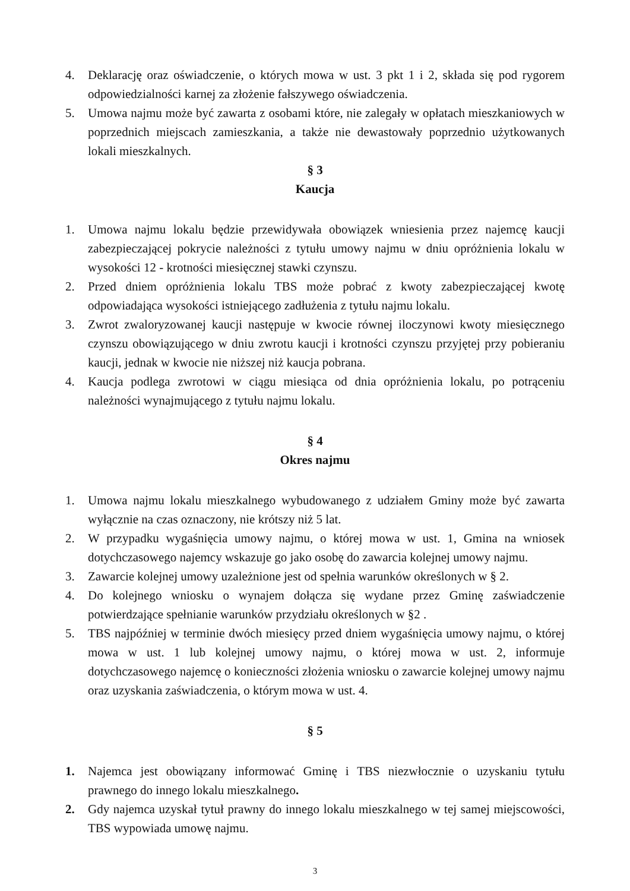4. Deklarację oraz oświadczenie, o których mowa w ust. 3 pkt 1 i 2, składa się pod rygorem odpowiedzialności karnej za złożenie fałszywego oświadczenia.
5. Umowa najmu może być zawarta z osobami które, nie zalegały w opłatach mieszkaniowych w poprzednich miejscach zamieszkania, a także nie dewastowały poprzednio użytkowanych lokali mieszkalnych.
§ 3
Kaucja
1. Umowa najmu lokalu będzie przewidywała obowiązek wniesienia przez najemcę kaucji zabezpieczającej pokrycie należności z tytułu umowy najmu w dniu opróżnienia lokalu w wysokości 12 - krotności miesięcznej stawki czynszu.
2. Przed dniem opróżnienia lokalu TBS może pobrać z kwoty zabezpieczającej kwotę odpowiadająca wysokości istniejącego zadłużenia z tytułu najmu lokalu.
3. Zwrot zwaloryzowanej kaucji następuje w kwocie równej iloczynowi kwoty miesięcznego czynszu obowiązującego w dniu zwrotu kaucji i krotności czynszu przyjętej przy pobieraniu kaucji, jednak w kwocie nie niższej niż kaucja pobrana.
4. Kaucja podlega zwrotowi w ciągu miesiąca od dnia opróżnienia lokalu, po potrąceniu należności wynajmującego z tytułu najmu lokalu.
§ 4
Okres najmu
1. Umowa najmu lokalu mieszkalnego wybudowanego z udziałem Gminy może być zawarta wyłącznie na czas oznaczony, nie krótszy niż 5 lat.
2. W przypadku wygaśnięcia umowy najmu, o której mowa w ust. 1, Gmina na wniosek dotychczasowego najemcy wskazuje go jako osobę do zawarcia kolejnej umowy najmu.
3. Zawarcie kolejnej umowy uzależnione jest od spełnia warunków określonych w § 2.
4. Do kolejnego wniosku o wynajem dołącza się wydane przez Gminę zaświadczenie potwierdzające spełnianie warunków przydziału określonych w §2 .
5. TBS najpóźniej w terminie dwóch miesięcy przed dniem wygaśnięcia umowy najmu, o której mowa w ust. 1 lub kolejnej umowy najmu, o której mowa w ust. 2, informuje dotychczasowego najemcę o konieczności złożenia wniosku o zawarcie kolejnej umowy najmu oraz uzyskania zaświadczenia, o którym mowa w ust. 4.
§ 5
1. Najemca jest obowiązany informować Gminę i TBS niezwłocznie o uzyskaniu tytułu prawnego do innego lokalu mieszkalnego.
2. Gdy najemca uzyskał tytuł prawny do innego lokalu mieszkalnego w tej samej miejscowości, TBS wypowiada umowę najmu.
3